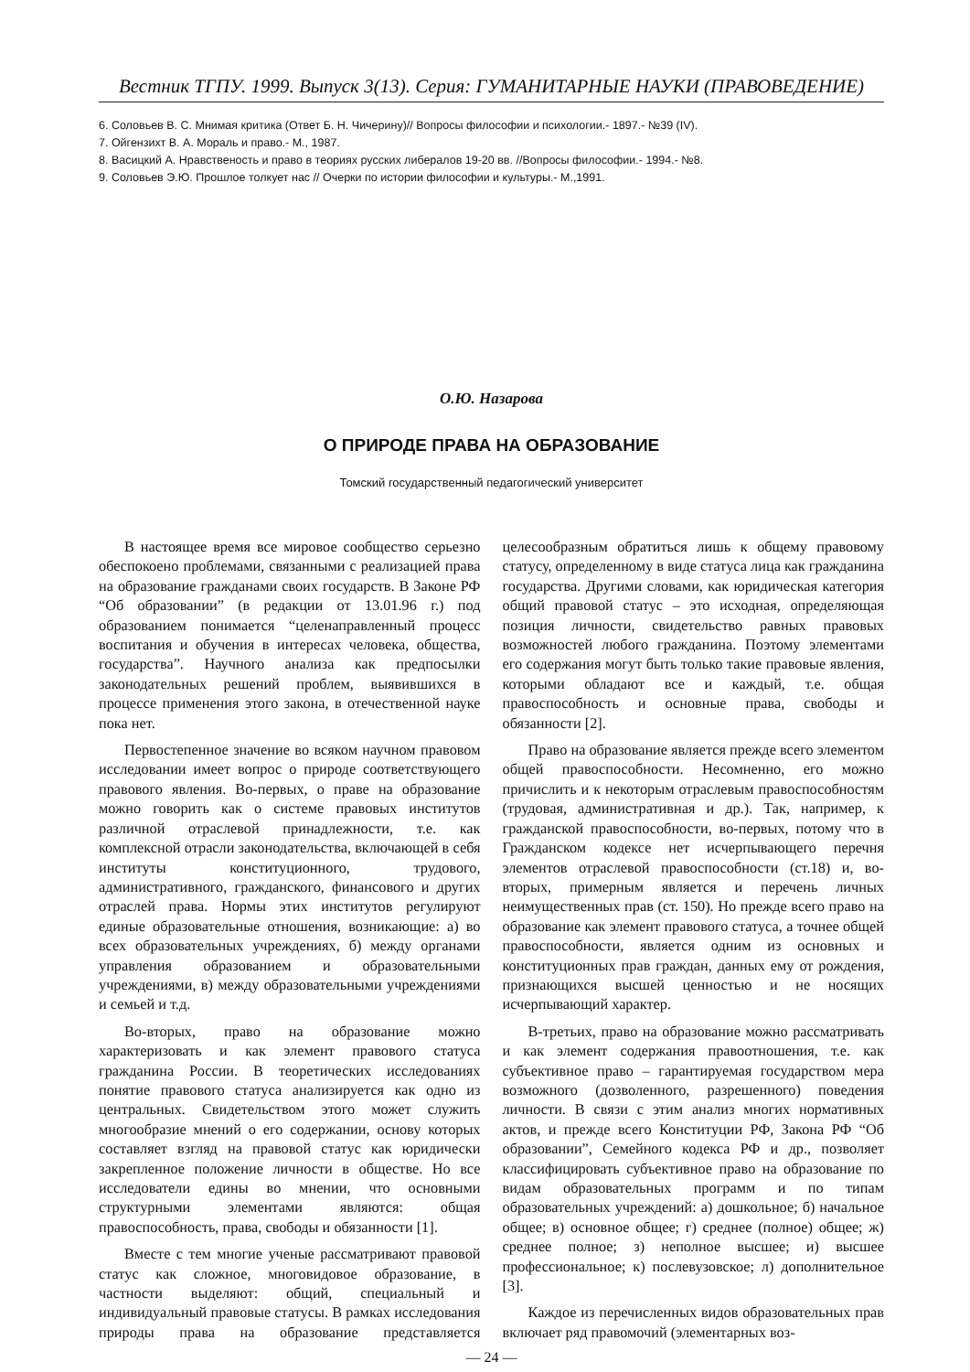Вестник ТГПУ. 1999. Выпуск 3(13). Серия: ГУМАНИТАРНЫЕ НАУКИ (ПРАВОВЕДЕНИЕ)
6. Соловьев В. С. Мнимая критика (Ответ Б. Н. Чичерину)// Вопросы философии и психологии.- 1897.- №39 (IV).
7. Ойгензихт В. А. Мораль и право.- М., 1987.
8. Васицкий А. Нравственость и право в теориях русских либералов 19-20 вв. //Вопросы философии.- 1994.- №8.
9. Соловьев Э.Ю. Прошлое толкует нас // Очерки по истории философии и культуры.- М.,1991.
О.Ю. Назарова
О ПРИРОДЕ ПРАВА НА ОБРАЗОВАНИЕ
Томский государственный педагогический университет
В настоящее время все мировое сообщество серьезно обеспокоено проблемами, связанными с реализацией права на образование гражданами своих государств. В Законе РФ “Об образовании” (в редакции от 13.01.96 г.) под образованием понимается “целенаправленный процесс воспитания и обучения в интересах человека, общества, государства”. Научного анализа как предпосылки законодательных решений проблем, выявившихся в процессе применения этого закона, в отечественной науке пока нет.
Первостепенное значение во всяком научном правовом исследовании имеет вопрос о природе соответствующего правового явления. Во-первых, о праве на образование можно говорить как о системе правовых институтов различной отраслевой принадлежности, т.е. как комплексной отрасли законодательства, включающей в себя институты конституционного, трудового, административного, гражданского, финансового и других отраслей права. Нормы этих институтов регулируют единые образовательные отношения, возникающие: а) во всех образовательных учреждениях, б) между органами управления образованием и образовательными учреждениями, в) между образовательными учреждениями и семьей и т.д.
Во-вторых, право на образование можно характеризовать и как элемент правового статуса гражданина России. В теоретических исследованиях понятие правового статуса анализируется как одно из центральных. Свидетельством этого может служить многообразие мнений о его содержании, основу которых составляет взгляд на правовой статус как юридически закрепленное положение личности в обществе. Но все исследователи едины во мнении, что основными структурными элементами являются: общая правоспособность, права, свободы и обязанности [1].
Вместе с тем многие ученые рассматривают правовой статус как сложное, многовидовое образование, в частности выделяют: общий, специальный и индивидуальный правовые статусы. В рамках исследования природы права на образование представляется целесообразным обратиться лишь к общему правовому статусу, определенному в виде статуса лица как гражданина государства. Другими словами, как юридическая категория общий правовой статус – это исходная, определяющая позиция личности, свидетельство равных правовых возможностей любого гражданина. Поэтому элементами его содержания могут быть только такие правовые явления, которыми обладают все и каждый, т.е. общая правоспособность и основные права, свободы и обязанности [2].
Право на образование является прежде всего элементом общей правоспособности. Несомненно, его можно причислить и к некоторым отраслевым правоспособностям (трудовая, административная и др.). Так, например, к гражданской правоспособности, во-первых, потому что в Гражданском кодексе нет исчерпывающего перечня элементов отраслевой правоспособности (ст.18) и, во-вторых, примерным является и перечень личных неимущественных прав (ст. 150). Но прежде всего право на образование как элемент правового статуса, а точнее общей правоспособности, является одним из основных и конституционных прав граждан, данных ему от рождения, признающихся высшей ценностью и не носящих исчерпывающий характер.
В-третьих, право на образование можно рассматривать и как элемент содержания правоотношения, т.е. как субъективное право – гарантируемая государством мера возможного (дозволенного, разрешенного) поведения личности. В связи с этим анализ многих нормативных актов, и прежде всего Конституции РФ, Закона РФ “Об образовании”, Семейного кодекса РФ и др., позволяет классифицировать субъективное право на образование по видам образовательных программ и по типам образовательных учреждений: а) дошкольное; б) начальное общее; в) основное общее; г) среднее (полное) общее; ж) среднее полное; з) неполное высшее; и) высшее профессиональное; к) послевузовское; л) дополнительное [3].
Каждое из перечисленных видов образовательных прав включает ряд правомочий (элементарных воз-
— 24 —